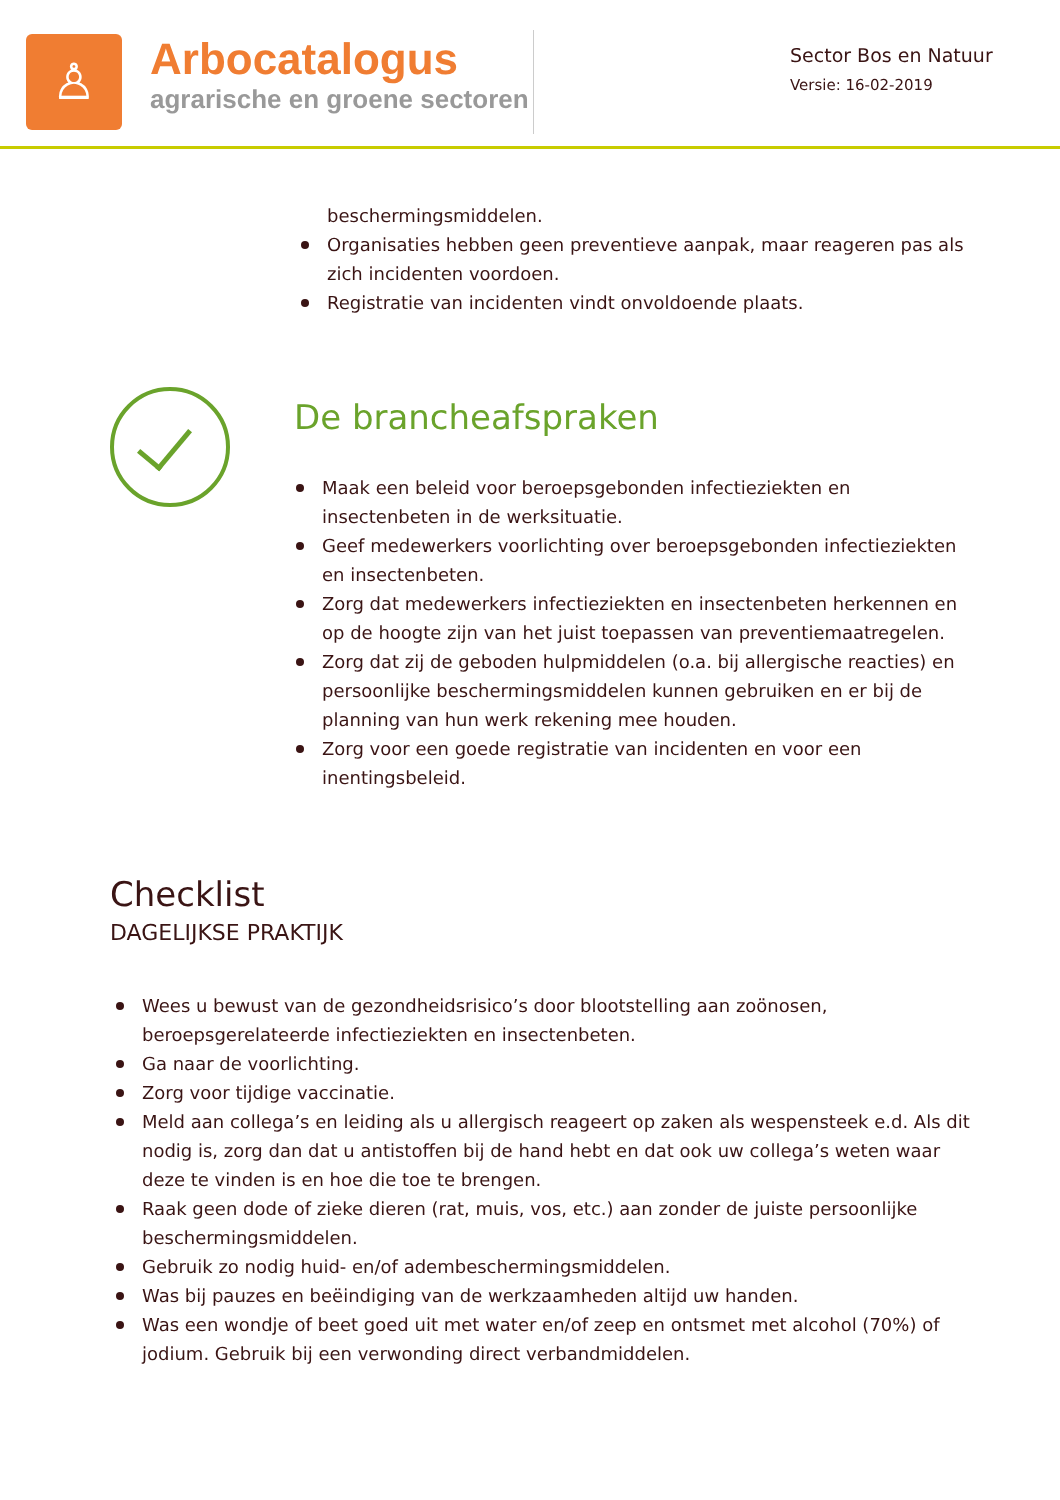♙
Arbocatalogus
agrarische en groene sectoren
Sector Bos en Natuur
Versie: 16-02-2019
beschermingsmiddelen.
Organisaties hebben geen preventieve aanpak, maar reageren pas als zich incidenten voordoen.
Registratie van incidenten vindt onvoldoende plaats.
De brancheafspraken
Maak een beleid voor beroepsgebonden infectieziekten en insectenbeten in de werksituatie.
Geef medewerkers voorlichting over beroepsgebonden infectieziekten en insectenbeten.
Zorg dat medewerkers infectieziekten en insectenbeten herkennen en op de hoogte zijn van het juist toepassen van preventiemaatregelen.
Zorg dat zij de geboden hulpmiddelen (o.a. bij allergische reacties) en persoonlijke beschermingsmiddelen kunnen gebruiken en er bij de planning van hun werk rekening mee houden.
Zorg voor een goede registratie van incidenten en voor een inentingsbeleid.
Checklist
DAGELIJKSE PRAKTIJK
Wees u bewust van de gezondheidsrisico’s door blootstelling aan zoönosen, beroepsgerelateerde infectieziekten en insectenbeten.
Ga naar de voorlichting.
Zorg voor tijdige vaccinatie.
Meld aan collega’s en leiding als u allergisch reageert op zaken als wespensteek e.d. Als dit nodig is, zorg dan dat u antistoffen bij de hand hebt en dat ook uw collega’s weten waar deze te vinden is en hoe die toe te brengen.
Raak geen dode of zieke dieren (rat, muis, vos, etc.) aan zonder de juiste persoonlijke beschermingsmiddelen.
Gebruik zo nodig huid- en/of adembeschermingsmiddelen.
Was bij pauzes en beëindiging van de werkzaamheden altijd uw handen.
Was een wondje of beet goed uit met water en/of zeep en ontsmet met alcohol (70%) of jodium. Gebruik bij een verwonding direct verbandmiddelen.